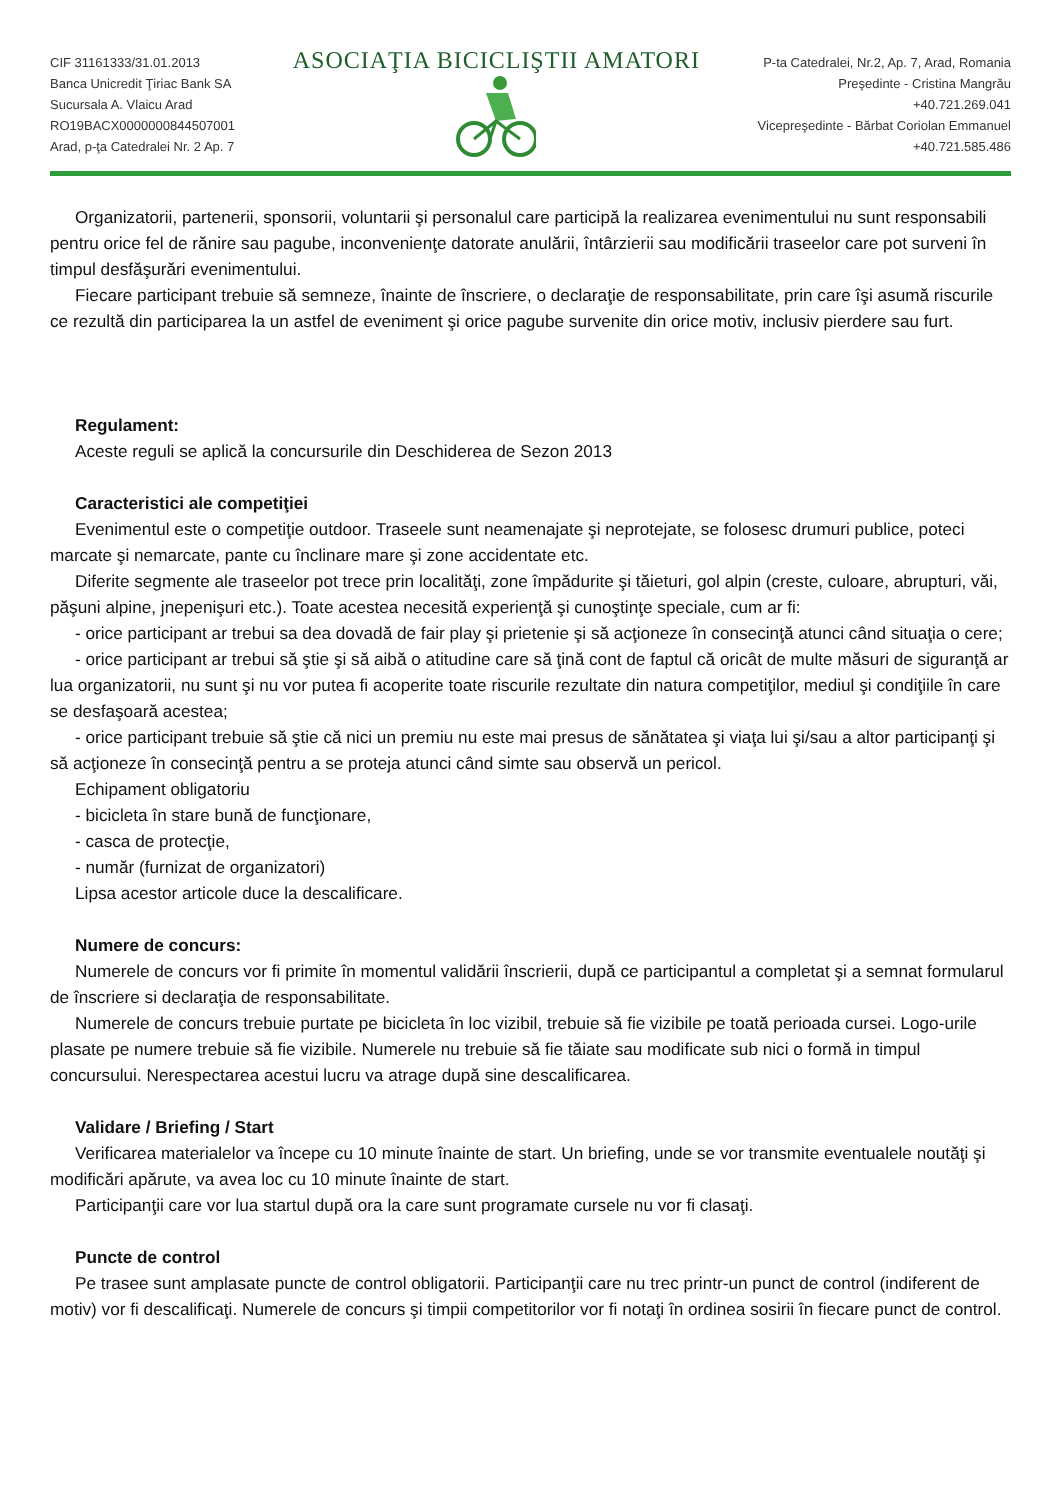CIF 31161333/31.01.2013
Banca Unicredit Ţiriac Bank SA
Sucursala A. Vlaicu Arad
RO19BACX0000000844507001
Arad, p-ţa Catedralei Nr. 2 Ap. 7
ASOCIAŢIA BICICLIŞTII AMATORI
P-ta Catedralei, Nr.2, Ap. 7, Arad, Romania
Preşedinte - Cristina Mangrău
+40.721.269.041
Vicepreşedinte - Bărbat Coriolan Emmanuel
+40.721.585.486
Organizatorii, partenerii, sponsorii, voluntarii şi personalul care participă la realizarea evenimentului nu sunt responsabili pentru orice fel de rănire sau pagube, inconvenienţe datorate anulării, întârzierii sau modificării traseelor care pot surveni în timpul desfăşurări evenimentului.
Fiecare participant trebuie să semneze, înainte de înscriere, o declaraţie de responsabilitate, prin care îşi asumă riscurile ce rezultă din participarea la un astfel de eveniment şi orice pagube survenite din orice motiv, inclusiv pierdere sau furt.
Regulament:
Aceste reguli se aplică la concursurile din Deschiderea de Sezon 2013
Caracteristici ale competiţiei
Evenimentul este o competiţie outdoor. Traseele sunt neamenajate şi neprotejate, se folosesc drumuri publice, poteci marcate şi nemarcate, pante cu înclinare mare şi zone accidentate etc.
Diferite segmente ale traseelor pot trece prin localităţi, zone împădurite şi tăieturi, gol alpin (creste, culoare, abrupturi, văi, păşuni alpine, jnepenişuri etc.). Toate acestea necesită experienţă şi cunoştinţe speciale, cum ar fi:
- orice participant ar trebui sa dea dovadă de fair play şi prietenie şi să acţioneze în consecinţă atunci când situaţia o cere;
- orice participant ar trebui să ştie şi să aibă o atitudine care să ţină cont de faptul că oricât de multe măsuri de siguranţă ar lua organizatorii, nu sunt şi nu vor putea fi acoperite toate riscurile rezultate din natura competiţilor, mediul şi condiţiile în care se desfaşoară acestea;
- orice participant trebuie să ştie că nici un premiu nu este mai presus de sănătatea şi viaţa lui şi/sau a altor participanţi şi să acţioneze în consecinţă pentru a se proteja atunci când simte sau observă un pericol.
Echipament obligatoriu
- bicicleta în stare bună de funcţionare,
- casca de protecţie,
- număr (furnizat de organizatori)
Lipsa acestor articole duce la descalificare.
Numere de concurs:
Numerele de concurs vor fi primite în momentul validării înscrierii, după ce participantul a completat şi a semnat formularul de înscriere si declaraţia de responsabilitate.
Numerele de concurs trebuie purtate pe bicicleta în loc vizibil, trebuie să fie vizibile pe toată perioada cursei. Logo-urile plasate pe numere trebuie să fie vizibile. Numerele nu trebuie să fie tăiate sau modificate sub nici o formă in timpul concursului. Nerespectarea acestui lucru va atrage după sine descalificarea.
Validare / Briefing / Start
Verificarea materialelor va începe cu 10 minute înainte de start. Un briefing, unde se vor transmite eventualele noutăţi şi modificări apărute, va avea loc cu 10 minute înainte de start.
Participanţii care vor lua startul după ora la care sunt programate cursele nu vor fi clasaţi.
Puncte de control
Pe trasee sunt amplasate puncte de control obligatorii. Participanţii care nu trec printr-un punct de control (indiferent de motiv) vor fi descalificaţi. Numerele de concurs şi timpii competitorilor vor fi notaţi în ordinea sosirii în fiecare punct de control.